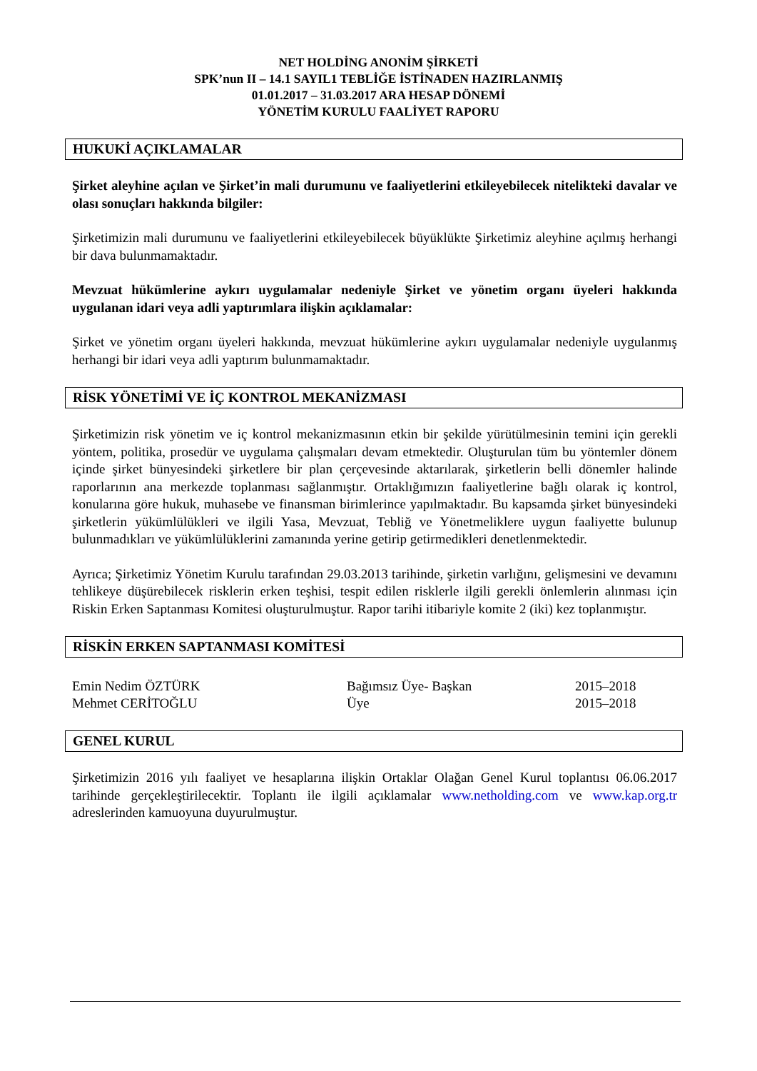NET HOLDİNG ANONİM ŞİRKETİ
SPK’nun II – 14.1 SAYIL1 TEBLİĞE İSTİNADEN HAZIRLANMIŞ
01.01.2017 – 31.03.2017 ARA HESAP DÖNEMİ
YÖNETİM KURULU FAALİYET RAPORU
HUKUKİ AÇIKLAMALAR
Şirket aleyhine açılan ve Şirket’in mali durumunu ve faaliyetlerini etkileyebilecek nitelikteki davalar ve olası sonuçları hakkında bilgiler:
Şirketimizin mali durumunu ve faaliyetlerini etkileyebilecek büyüklükte Şirketimiz aleyhine açılmış herhangi bir dava bulunmamaktadır.
Mevzuat hükümlerine aykırı uygulamalar nedeniyle Şirket ve yönetim organı üyeleri hakkında uygulanan idari veya adli yaptırımlara ilişkin açıklamalar:
Şirket ve yönetim organı üyeleri hakkında, mevzuat hükümlerine aykırı uygulamalar nedeniyle uygulanmış herhangi bir idari veya adli yaptırım bulunmamaktadır.
RİSK YÖNETİMİ VE İÇ KONTROL MEKANİZMASI
Şirketimizin risk yönetim ve iç kontrol mekanizmasının etkin bir şekilde yürütülmesinin temini için gerekli yöntem, politika, prosedür ve uygulama çalışmaları devam etmektedir. Oluşturulan tüm bu yöntemler dönem içinde şirket bünyesindeki şirketlere bir plan çerçevesinde aktarılarak, şirketlerin belli dönemler halinde raporlarının ana merkezde toplanması sağlanmıştır. Ortaklığımızın faaliyetlerine bağlı olarak iç kontrol, konularına göre hukuk, muhasebe ve finansman birimlerince yapılmaktadır. Bu kapsamda şirket bünyesindeki şirketlerin yükümlülükleri ve ilgili Yasa, Mevzuat, Tebliğ ve Yönetmeliklere uygun faaliyette bulunup bulunmadıkları ve yükümlülüklerini zamanında yerine getirip getirmedikleri denetlenmektedir.
Ayrıca; Şirketimiz Yönetim Kurulu tarafından 29.03.2013 tarihinde, şirketin varlığını, gelişmesini ve devamını tehlikeye düşürebilecek risklerin erken teşhisi, tespit edilen risklerle ilgili gerekli önlemlerin alınması için Riskin Erken Saptanması Komitesi oluşturulmuştur. Rapor tarihi itibariyle komite 2 (iki) kez toplanmıştır.
RİSKİN ERKEN SAPTANMASI KOMİTESİ
| Emin Nedim ÖZTÜRK | Bağımsız Üye- Başkan | 2015–2018 |
| Mehmet CERİTOĞLU | Üye | 2015–2018 |
GENEL KURUL
Şirketimizin 2016 yılı faaliyet ve hesaplarına ilişkin Ortaklar Olağan Genel Kurul toplantısı 06.06.2017 tarihinde gerçekleştirilecektir. Toplantı ile ilgili açıklamalar www.netholding.com ve www.kap.org.tr adreslerinden kamuoyuna duyurulmuştur.